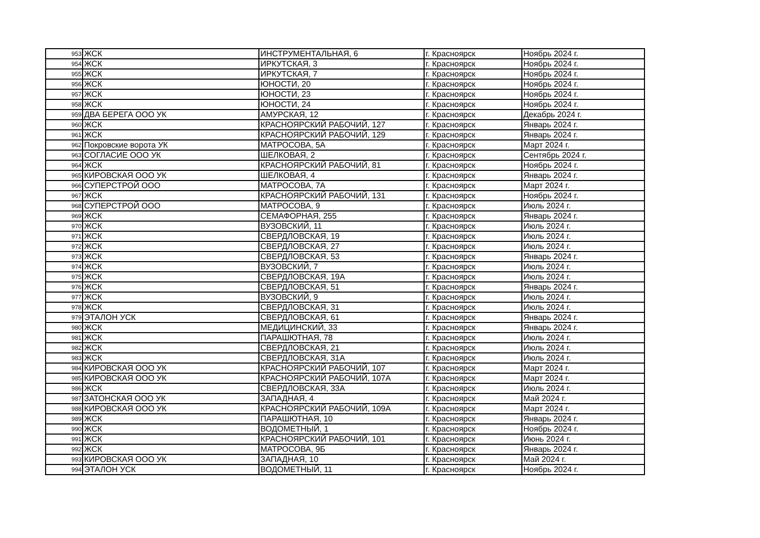| 953 | ЖСК | ИНСТРУМЕНТАЛЬНАЯ, 6 | г. Красноярск | Ноябрь 2024 г. |
| 954 | ЖСК | ИРКУТСКАЯ, 3 | г. Красноярск | Ноябрь 2024 г. |
| 955 | ЖСК | ИРКУТСКАЯ, 7 | г. Красноярск | Ноябрь 2024 г. |
| 956 | ЖСК | ЮНОСТИ, 20 | г. Красноярск | Ноябрь 2024 г. |
| 957 | ЖСК | ЮНОСТИ, 23 | г. Красноярск | Ноябрь 2024 г. |
| 958 | ЖСК | ЮНОСТИ, 24 | г. Красноярск | Ноябрь 2024 г. |
| 959 | ДВА БЕРЕГА ООО УК | АМУРСКАЯ, 12 | г. Красноярск | Декабрь 2024 г. |
| 960 | ЖСК | КРАСНОЯРСКИЙ РАБОЧИЙ, 127 | г. Красноярск | Январь 2024 г. |
| 961 | ЖСК | КРАСНОЯРСКИЙ РАБОЧИЙ, 129 | г. Красноярск | Январь 2024 г. |
| 962 | Покровские ворота УК | МАТРОСОВА, 5А | г. Красноярск | Март 2024 г. |
| 963 | СОГЛАСИЕ ООО УК | ШЕЛКОВАЯ, 2 | г. Красноярск | Сентябрь 2024 г. |
| 964 | ЖСК | КРАСНОЯРСКИЙ РАБОЧИЙ, 81 | г. Красноярск | Ноябрь 2024 г. |
| 965 | КИРОВСКАЯ ООО УК | ШЕЛКОВАЯ, 4 | г. Красноярск | Январь 2024 г. |
| 966 | СУПЕРСТРОЙ ООО | МАТРОСОВА, 7А | г. Красноярск | Март 2024 г. |
| 967 | ЖСК | КРАСНОЯРСКИЙ РАБОЧИЙ, 131 | г. Красноярск | Ноябрь 2024 г. |
| 968 | СУПЕРСТРОЙ ООО | МАТРОСОВА, 9 | г. Красноярск | Июль 2024 г. |
| 969 | ЖСК | СЕМАФОРНАЯ, 255 | г. Красноярск | Январь 2024 г. |
| 970 | ЖСК | ВУЗОВСКИЙ, 11 | г. Красноярск | Июль 2024 г. |
| 971 | ЖСК | СВЕРДЛОВСКАЯ, 19 | г. Красноярск | Июль 2024 г. |
| 972 | ЖСК | СВЕРДЛОВСКАЯ, 27 | г. Красноярск | Июль 2024 г. |
| 973 | ЖСК | СВЕРДЛОВСКАЯ, 53 | г. Красноярск | Январь 2024 г. |
| 974 | ЖСК | ВУЗОВСКИЙ, 7 | г. Красноярск | Июль 2024 г. |
| 975 | ЖСК | СВЕРДЛОВСКАЯ, 19А | г. Красноярск | Июль 2024 г. |
| 976 | ЖСК | СВЕРДЛОВСКАЯ, 51 | г. Красноярск | Январь 2024 г. |
| 977 | ЖСК | ВУЗОВСКИЙ, 9 | г. Красноярск | Июль 2024 г. |
| 978 | ЖСК | СВЕРДЛОВСКАЯ, 31 | г. Красноярск | Июль 2024 г. |
| 979 | ЭТАЛОН УСК | СВЕРДЛОВСКАЯ, 61 | г. Красноярск | Январь 2024 г. |
| 980 | ЖСК | МЕДИЦИНСКИЙ, 33 | г. Красноярск | Январь 2024 г. |
| 981 | ЖСК | ПАРАШЮТНАЯ, 78 | г. Красноярск | Июль 2024 г. |
| 982 | ЖСК | СВЕРДЛОВСКАЯ, 21 | г. Красноярск | Июль 2024 г. |
| 983 | ЖСК | СВЕРДЛОВСКАЯ, 31А | г. Красноярск | Июль 2024 г. |
| 984 | КИРОВСКАЯ ООО УК | КРАСНОЯРСКИЙ РАБОЧИЙ, 107 | г. Красноярск | Март 2024 г. |
| 985 | КИРОВСКАЯ ООО УК | КРАСНОЯРСКИЙ РАБОЧИЙ, 107А | г. Красноярск | Март 2024 г. |
| 986 | ЖСК | СВЕРДЛОВСКАЯ, 33А | г. Красноярск | Июль 2024 г. |
| 987 | ЗАТОНСКАЯ ООО УК | ЗАПАДНАЯ, 4 | г. Красноярск | Май 2024 г. |
| 988 | КИРОВСКАЯ ООО УК | КРАСНОЯРСКИЙ РАБОЧИЙ, 109А | г. Красноярск | Март 2024 г. |
| 989 | ЖСК | ПАРАШЮТНАЯ, 10 | г. Красноярск | Январь 2024 г. |
| 990 | ЖСК | ВОДОМЕТНЫЙ, 1 | г. Красноярск | Ноябрь 2024 г. |
| 991 | ЖСК | КРАСНОЯРСКИЙ РАБОЧИЙ, 101 | г. Красноярск | Июнь 2024 г. |
| 992 | ЖСК | МАТРОСОВА, 9Б | г. Красноярск | Январь 2024 г. |
| 993 | КИРОВСКАЯ ООО УК | ЗАПАДНАЯ, 10 | г. Красноярск | Май 2024 г. |
| 994 | ЭТАЛОН УСК | ВОДОМЕТНЫЙ, 11 | г. Красноярск | Ноябрь 2024 г. |